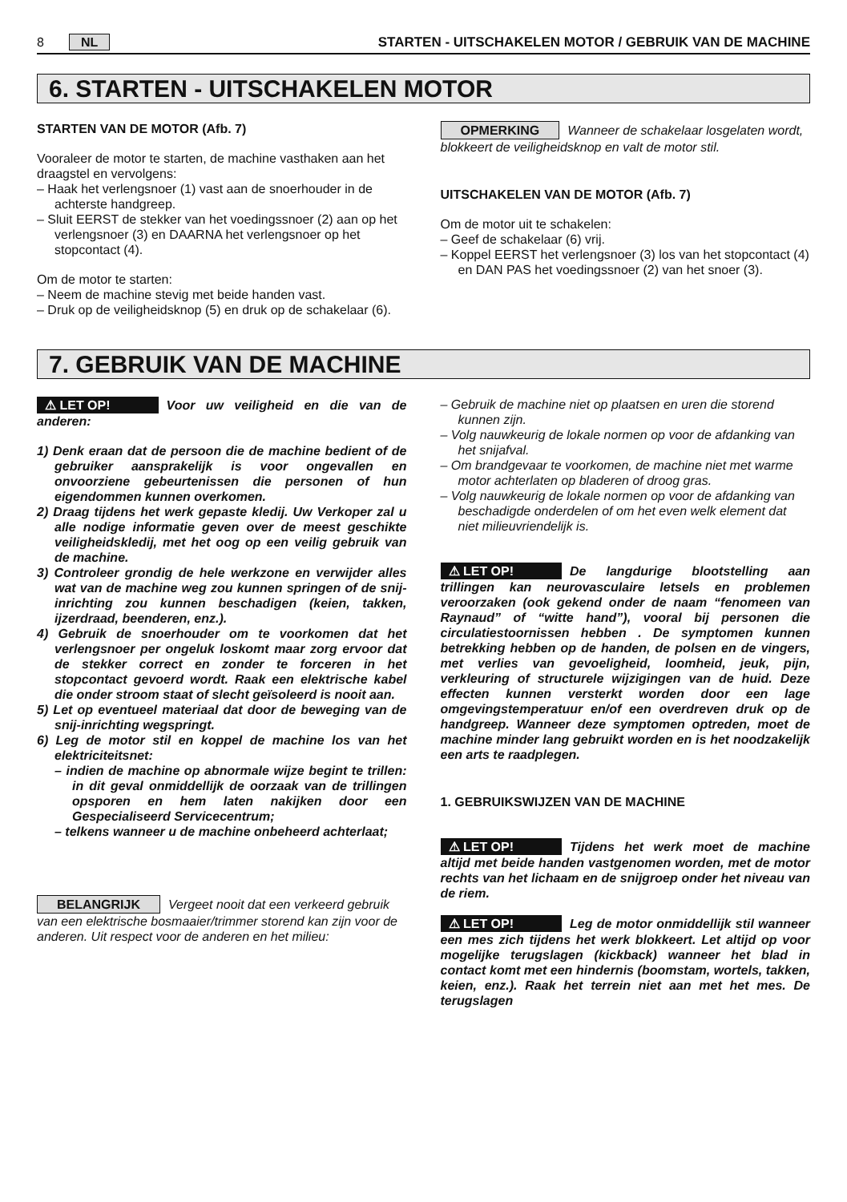8 NL STARTEN - UITSCHAKELEN MOTOR / GEBRUIK VAN DE MACHINE
6. STARTEN - UITSCHAKELEN MOTOR
STARTEN VAN DE MOTOR (Afb. 7)
Vooraleer de motor te starten, de machine vasthaken aan het draagstel en vervolgens:
– Haak het verlengsnoer (1) vast aan de snoerhouder in de achterste handgreep.
– Sluit EERST de stekker van het voedingssnoer (2) aan op het verlengsnoer (3) en DAARNA het verlengsnoer op het stopcontact (4).
Om de motor te starten:
– Neem de machine stevig met beide handen vast.
– Druk op de veiligheidsknop (5) en druk op de schakelaar (6).
OPMERKING Wanneer de schakelaar losgelaten wordt, blokkeert de veiligheidsknop en valt de motor stil.
UITSCHAKELEN VAN DE MOTOR (Afb. 7)
Om de motor uit te schakelen:
– Geef de schakelaar (6) vrij.
– Koppel EERST het verlengsnoer (3) los van het stopcontact (4) en DAN PAS het voedingssnoer (2) van het snoer (3).
7. GEBRUIK VAN DE MACHINE
⚠ LET OP! Voor uw veiligheid en die van de anderen:
1) Denk eraan dat de persoon die de machine bedient of de gebruiker aansprakelijk is voor ongevallen en onvoorziene gebeurtenissen die personen of hun eigendommen kunnen overkomen.
2) Draag tijdens het werk gepaste kledij. Uw Verkoper zal u alle nodige informatie geven over de meest geschikte veiligheidskledij, met het oog op een veilig gebruik van de machine.
3) Controleer grondig de hele werkzone en verwijder alles wat van de machine weg zou kunnen springen of de snij-inrichting zou kunnen beschadigen (keien, takken, ijzerdraad, beenderen, enz.).
4) Gebruik de snoerhouder om te voorkomen dat het verlengsnoer per ongeluk loskomt maar zorg ervoor dat de stekker correct en zonder te forceren in het stopcontact gevoerd wordt. Raak een elektrische kabel die onder stroom staat of slecht geïsoleerd is nooit aan.
5) Let op eventueel materiaal dat door de beweging van de snij-inrichting wegspringt.
6) Leg de motor stil en koppel de machine los van het elektriciteitsnet:
– indien de machine op abnormale wijze begint te trillen: in dit geval onmiddellijk de oorzaak van de trillingen opsporen en hem laten nakijken door een Gespecialiseerd Servicecentrum;
– telkens wanneer u de machine onbeheerd achterlaat;
BELANGRIJK Vergeet nooit dat een verkeerd gebruik van een elektrische bosmaaier/trimmer storend kan zijn voor de anderen. Uit respect voor de anderen en het milieu:
– Gebruik de machine niet op plaatsen en uren die storend kunnen zijn.
– Volg nauwkeurig de lokale normen op voor de afdanking van het snijafval.
– Om brandgevaar te voorkomen, de machine niet met warme motor achterlaten op bladeren of droog gras.
– Volg nauwkeurig de lokale normen op voor de afdanking van beschadigde onderdelen of om het even welk element dat niet milieuvriendelijk is.
⚠ LET OP! De langdurige blootstelling aan trillingen kan neurovasculaire letsels en problemen veroorzaken (ook gekend onder de naam “fenomeen van Raynaud” of “witte hand”), vooral bij personen die circulatiestoornissen hebben . De symptomen kunnen betrekking hebben op de handen, de polsen en de vingers, met verlies van gevoeligheid, loomheid, jeuk, pijn, verkleuring of structurele wijzigingen van de huid. Deze effecten kunnen versterkt worden door een lage omgevingstemperatuur en/of een overdreven druk op de handgreep. Wanneer deze symptomen optreden, moet de machine minder lang gebruikt worden en is het noodzakelijk een arts te raadplegen.
1. GEBRUIKSWIJZEN VAN DE MACHINE
⚠ LET OP! Tijdens het werk moet de machine altijd met beide handen vastgenomen worden, met de motor rechts van het lichaam en de snijgroep onder het niveau van de riem.
⚠ LET OP! Leg de motor onmiddellijk stil wanneer een mes zich tijdens het werk blokkeert. Let altijd op voor mogelijke terugslagen (kickback) wanneer het blad in contact komt met een hindernis (boomstam, wortels, takken, keien, enz.). Raak het terrein niet aan met het mes. De terugslagen